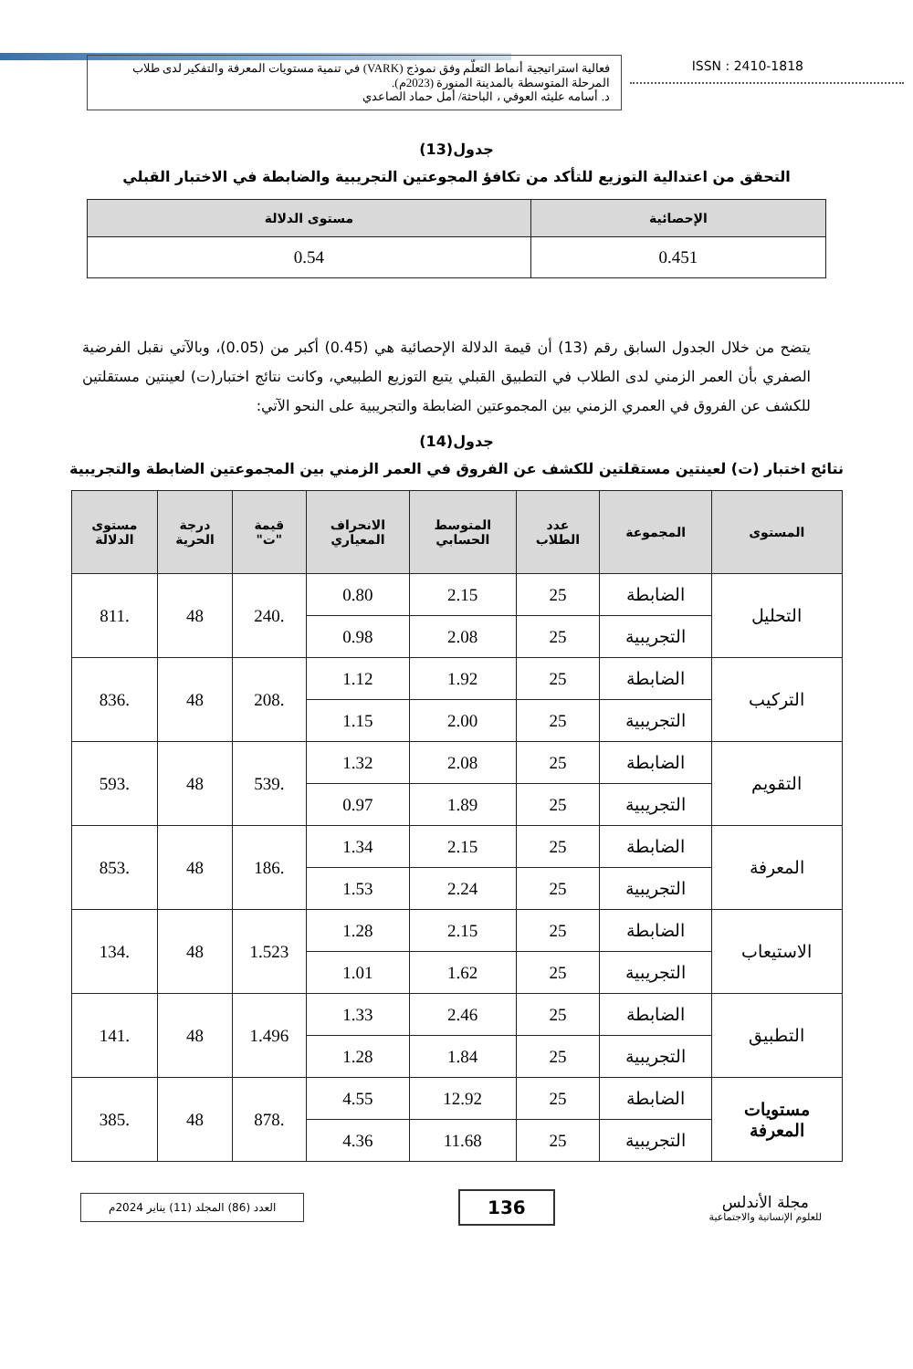فعالية استراتيجية أنماط التعلّم وفق نموذج (VARK) في تنمية مستويات المعرفة والتفكير لدى طلاب المرحلة المتوسطة بالمدينة المنورة (2023م).
د. أسامه عليثه العوفي ، الباحثة/ أمل حماد الصاعدي
ISSN : 2410-1818
جدول(13)
التحقق من اعتدالية التوزيع للتأكد من تكافؤ المجوعتين التجريبية والضابطة في الاختبار القبلي
| الإحصائية | مستوى الدلالة |
| --- | --- |
| 0.451 | 0.54 |
يتضح من خلال الجدول السابق رقم (13) أن قيمة الدلالة الإحصائية هي (0.45) أكبر من (0.05)، وبالآتي نقبل الفرضية الصفري بأن العمر الزمني لدى الطلاب في التطبيق القبلي يتبع التوزيع الطبيعي، وكانت نتائج اختبار(ت) لعينتين مستقلتين للكشف عن الفروق في العمري الزمني بين المجموعتين الضابطة والتجريبية على النحو الآتي:
جدول(14)
نتائج اختبار (ت) لعينتين مستقلتين للكشف عن الفروق في العمر الزمني بين المجموعتين الضابطة والتجريبية
| المستوى | المجموعة | عدد الطلاب | المتوسط الحسابي | الانحراف المعياري | قيمة "ت" | درجة الحرية | مستوى الدلالة |
| --- | --- | --- | --- | --- | --- | --- | --- |
| التحليل | الضابطة | 25 | 2.15 | 0.80 | .240 | 48 | .811 |
| | التجريبية | 25 | 2.08 | 0.98 | | | |
| التركيب | الضابطة | 25 | 1.92 | 1.12 | .208 | 48 | .836 |
| | التجريبية | 25 | 2.00 | 1.15 | | | |
| التقويم | الضابطة | 25 | 2.08 | 1.32 | .539 | 48 | .593 |
| | التجريبية | 25 | 1.89 | 0.97 | | | |
| المعرفة | الضابطة | 25 | 2.15 | 1.34 | .186 | 48 | .853 |
| | التجريبية | 25 | 2.24 | 1.53 | | | |
| الاستيعاب | الضابطة | 25 | 2.15 | 1.28 | 1.523 | 48 | .134 |
| | التجريبية | 25 | 1.62 | 1.01 | | | |
| التطبيق | الضابطة | 25 | 2.46 | 1.33 | 1.496 | 48 | .141 |
| | التجريبية | 25 | 1.84 | 1.28 | | | |
| مستويات المعرفة | الضابطة | 25 | 12.92 | 4.55 | .878 | 48 | .385 |
| | التجريبية | 25 | 11.68 | 4.36 | | | |
العدد (86) المجلد (11) يناير 2024م
136
مجلة الأندلس
للعلوم الإنسانية والاجتماعية